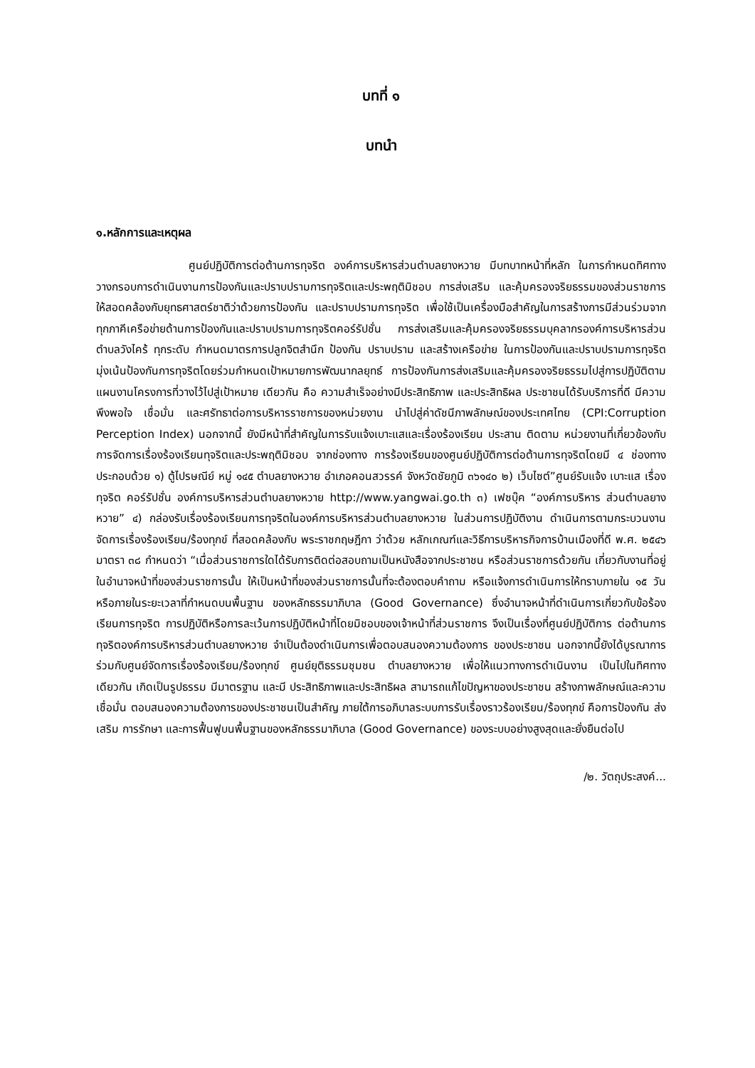บทที่ ๑
บทนำ
๑.หลักการและเหตุผล
ศูนย์ปฏิบัติการต่อต้านการทุจริต องค์การบริหารส่วนตำบลยางหวาย มีบทบาทหน้าที่หลัก ในการกำหนดทิศทาง วางกรอบการดำเนินงานการป้องกันและปราบปรามการทุจริตและประพฤติมิชอบ การส่งเสริม และคุ้มครองจริยธรรมของส่วนราชการ ให้สอดคล้องกับยุทธศาสตร์ชาติว่าด้วยการป้องกัน และปราบปรามการทุจริต เพื่อใช้เป็นเครื่องมือสำคัญในการสร้างการมีส่วนร่วมจากทุกภาคีเครือข่ายด้านการป้องกันและปราบปรามการทุจริตคอร์รัปชั่น การส่งเสริมและคุ้มครองจริยธรรมบุคลากรองค์การบริหารส่วนตำบลวังไคร้ ทุกระดับ กำหนดมาตรการปลูกจิตสำนึก ป้องกัน ปราบปราม และสร้างเครือข่าย ในการป้องกันและปราบปรามการทุจริต มุ่งเน้นป้องกันการทุจริตโดยร่วมกำหนดเป้าหมายการพัฒนากลยุทธ์ การป้องกันการส่งเสริมและคุ้มครองจริยธรรมไปสู่การปฏิบัติตามแผนงานโครงการที่วางไว้ไปสู่เป้าหมาย เดียวกัน คือ ความสำเร็จอย่างมีประสิทธิภาพ และประสิทธิผล ประชาชนได้รับบริการที่ดี มีความพึงพอใจ เชื่อมั่น และศรัทธาต่อการบริหารราชการของหน่วยงาน นำไปสู่ค่าดัชนีภาพลักษณ์ของประเทศไทย (CPI:Corruption Perception Index) นอกจากนี้ ยังมีหน้าที่สำคัญในการรับแจ้งเบาะแสและเรื่องร้องเรียน ประสาน ติดตาม หน่วยงานที่เกี่ยวข้องกับการจัดการเรื่องร้องเรียนทุจริตและประพฤติมิชอบ จากช่องทาง การร้องเรียนของศูนย์ปฏิบัติการต่อต้านการทุจริตโดยมี ๔ ช่องทาง ประกอบด้วย ๑) ตู้ไปรษณีย์ หมู่ ๑๔๕ ตำบลยางหวาย อำเภอคอนสวรรค์ จังหวัดชัยภูมิ ๓๖๑๔๐ ๒) เว็บไซต์”ศูนย์รับแจ้ง เบาะแส เรื่องทุจริต คอร์รัปชั่น องค์การบริหารส่วนตำบลยางหวาย http://www.yangwai.go.th ๓) เฟซบุ๊ค “องค์การบริหาร ส่วนตำบลยางหวาย” ๔) กล่องรับเรื่องร้องเรียนการทุจริตในองค์การบริหารส่วนตำบลยางหวาย ในส่วนการปฏิบัติงาน ดำเนินการตามกระบวนงานจัดการเรื่องร้องเรียน/ร้องทุกข์ ที่สอดคล้องกับ พระราชกฤษฎีกา ว่าด้วย หลักเกณฑ์และวิธีการบริหารกิจการบ้านเมืองที่ดี พ.ศ. ๒๕๔๖ มาตรา ๓๘ กำหนดว่า “เมื่อส่วนราชการใดได้รับการติดต่อสอบถามเป็นหนังสือจากประชาชน หรือส่วนราชการด้วยกัน เกี่ยวกับงานที่อยู่ในอำนาจหน้าที่ของส่วนราชการนั้น ให้เป็นหน้าที่ของส่วนราชการนั้นที่จะต้องตอบคำถาม หรือแจ้งการดำเนินการให้ทราบภายใน ๑๕ วัน หรือภายในระยะเวลาที่กำหนดบนพื้นฐาน ของหลักธรรมาภิบาล (Good Governance) ซึ่งอำนาจหน้าที่ดำเนินการเกี่ยวกับข้อร้องเรียนการทุจริต การปฏิบัติหรือการละเว้นการปฏิบัติหน้าที่โดยมิชอบของเจ้าหน้าที่ส่วนราชการ จึงเป็นเรื่องที่ศูนย์ปฏิบัติการ ต่อต้านการทุจริตองค์การบริหารส่วนตำบลยางหวาย จำเป็นต้องดำเนินการเพื่อตอบสนองความต้องการ ของประชาชน นอกจากนี้ยังได้บูรณาการร่วมกับศูนย์จัดการเรื่องร้องเรียน/ร้องทุกข์ ศูนย์ยุติธรรมชุมชน ตำบลยางหวาย เพื่อให้แนวทางการดำเนินงาน เป็นไปในทิศทางเดียวกัน เกิดเป็นรูปธรรม มีมาตรฐาน และมี ประสิทธิภาพและประสิทธิผล สามารถแก้ไขปัญหาของประชาชน สร้างภาพลักษณ์และความเชื่อมั่น ตอบสนองความต้องการของประชาชนเป็นสำคัญ ภายใต้การอภิบาลระบบการรับเรื่องราวร้องเรียน/ร้องทุกข์ คือการป้องกัน ส่งเสริม การรักษา และการฟื้นฟูบนพื้นฐานของหลักธรรมาภิบาล (Good Governance) ของระบบอย่างสูงสุดและยั่งยืนต่อไป
/๒. วัตถุประสงค์...